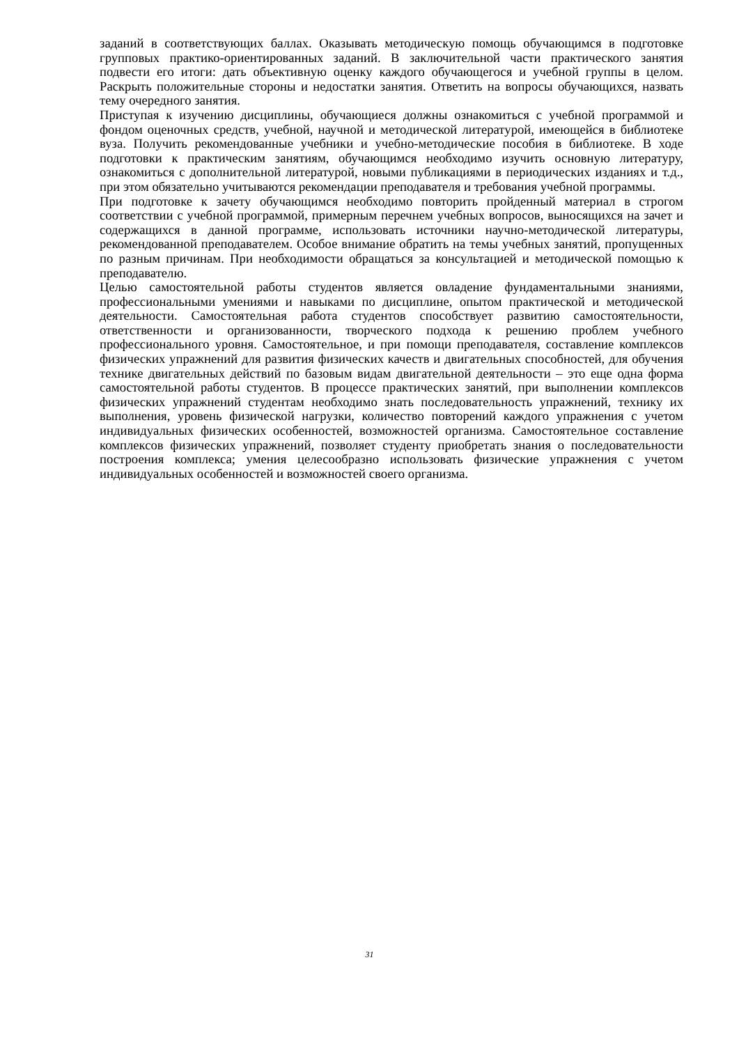заданий в соответствующих баллах. Оказывать методическую помощь обучающимся в подготовке групповых практико-ориентированных заданий. В заключительной части практического занятия подвести его итоги: дать объективную оценку каждого обучающегося и учебной группы в целом. Раскрыть положительные стороны и недостатки занятия. Ответить на вопросы обучающихся, назвать тему очередного занятия.
Приступая к изучению дисциплины, обучающиеся должны ознакомиться с учебной программой и фондом оценочных средств, учебной, научной и методической литературой, имеющейся в библиотеке вуза. Получить рекомендованные учебники и учебно-методические пособия в библиотеке. В ходе подготовки к практическим занятиям, обучающимся необходимо изучить основную литературу, ознакомиться с дополнительной литературой, новыми публикациями в периодических изданиях и т.д., при этом обязательно учитываются рекомендации преподавателя и требования учебной программы.
При подготовке к зачету обучающимся необходимо повторить пройденный материал в строгом соответствии с учебной программой, примерным перечнем учебных вопросов, выносящихся на зачет и содержащихся в данной программе, использовать источники научно-методической литературы, рекомендованной преподавателем. Особое внимание обратить на темы учебных занятий, пропущенных по разным причинам. При необходимости обращаться за консультацией и методической помощью к преподавателю.
Целью самостоятельной работы студентов является овладение фундаментальными знаниями, профессиональными умениями и навыками по дисциплине, опытом практической и методической деятельности. Самостоятельная работа студентов способствует развитию самостоятельности, ответственности и организованности, творческого подхода к решению проблем учебного профессионального уровня. Самостоятельное, и при помощи преподавателя, составление комплексов физических упражнений для развития физических качеств и двигательных способностей, для обучения технике двигательных действий по базовым видам двигательной деятельности – это еще одна форма самостоятельной работы студентов. В процессе практических занятий, при выполнении комплексов физических упражнений студентам необходимо знать последовательность упражнений, технику их выполнения, уровень физической нагрузки, количество повторений каждого упражнения с учетом индивидуальных физических особенностей, возможностей организма. Самостоятельное составление комплексов физических упражнений, позволяет студенту приобретать знания о последовательности построения комплекса; умения целесообразно использовать физические упражнения с учетом индивидуальных особенностей и возможностей своего организма.
31